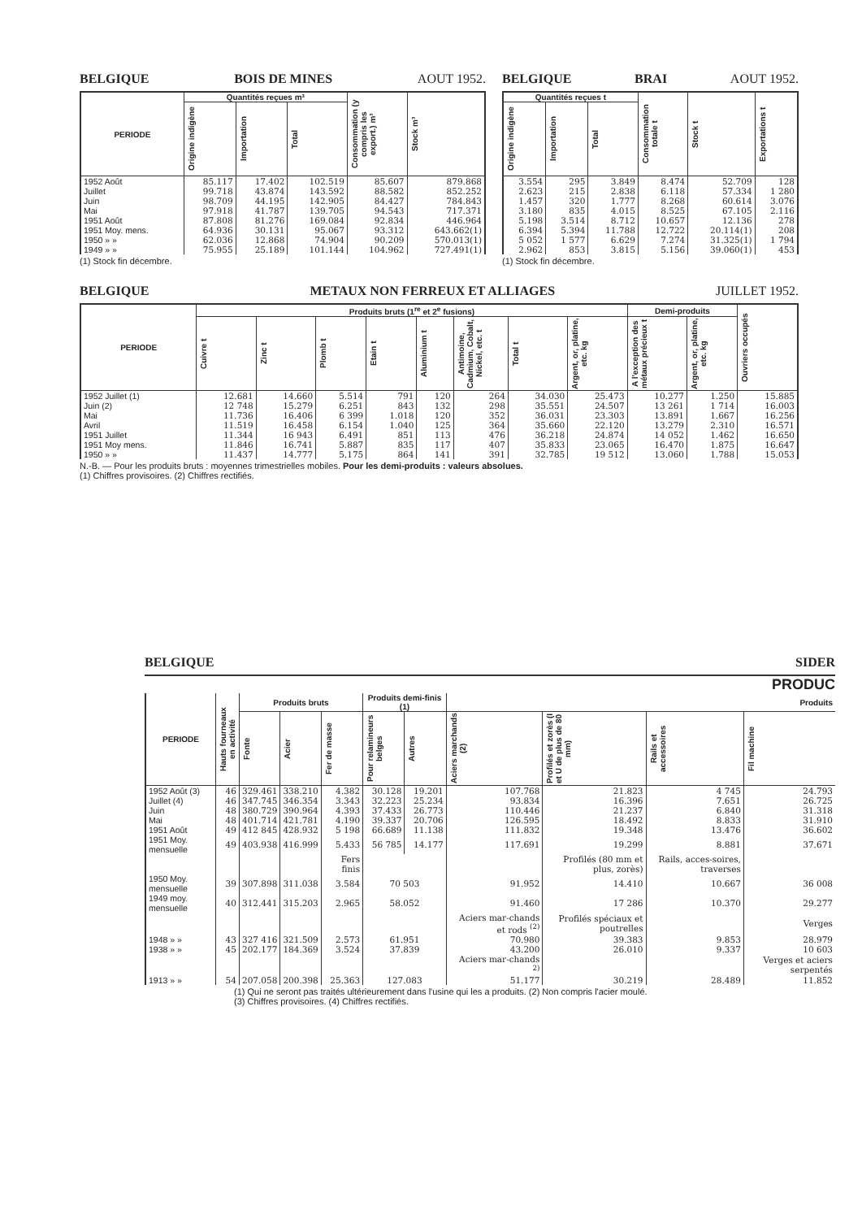BELGIQUE BOIS DE MINES AOUT 1952.
| PERIODE | Quantités reçues m³ | | | Consommation (y compris les export.) m³ | Stock m³ |
| --- | --- | --- | --- | --- | --- |
| | Origine indigène | Importation | Total | | |
| 1952 Août | 85.117 | 17.402 | 102.519 | 85.607 | 879.868 |
| Juillet | 99.718 | 43.874 | 143.592 | 88.582 | 852.252 |
| Juin | 98.709 | 44.195 | 142.905 | 84.427 | 784.843 |
| Mai | 97.918 | 41.787 | 139.705 | 94.543 | 717.371 |
| 1951 Août | 87.808 | 81.276 | 169.084 | 92.834 | 446.964 |
| 1951 Moy. mens. | 64.936 | 30.131 | 95.067 | 93.312 | 643.662(1) |
| 1950 » » | 62.036 | 12.868 | 74.904 | 90.209 | 570.013(1) |
| 1949 » » | 75.955 | 25.189 | 101.144 | 104.962 | 727.491(1) |
(1) Stock fin décembre.
BELGIQUE BRAI AOUT 1952.
| Quantités reçues t | | | Consommation totale t | Stock t | Exportations t |
| --- | --- | --- | --- | --- | --- |
| Origine indigène | Importation | Total | | | |
| 3.554 | 295 | 3.849 | 8.474 | 52.709 | 128 |
| 2.623 | 215 | 2.838 | 6.118 | 57.334 | 1 280 |
| 1.457 | 320 | 1.777 | 8.268 | 60.614 | 3.076 |
| 3.180 | 835 | 4.015 | 8.525 | 67.105 | 2.116 |
| 5.198 | 3.514 | 8.712 | 10.657 | 12.136 | 278 |
| 6.394 | 5.394 | 11.788 | 12.722 | 20.114(1) | 208 |
| 5 052 | 1 577 | 6.629 | 7.274 | 31.325(1) | 1 794 |
| 2.962 | 853 | 3.815 | 5.156 | 39.060(1) | 453 |
(1) Stock fin décembre.
BELGIQUE METAUX NON FERREUX ET ALLIAGES JUILLET 1952.
| PERIODE | Produits bruts (1<sup>re</sup> et 2<sup>e</sup> fusions) | | | | | | | | Demi-produits | | Ouvriers occupés |
| --- | --- | --- | --- | --- | --- | --- | --- | --- | --- | --- | --- |
| | Cuivre t | Zinc t | Plomb t | Etain t | Aluminium t | Antimoine, Cadmium, Cobalt, Nickel, etc. t | Total t | Argent, or, platine, etc. kg | A l'exception des métaux précieux t | Argent, or, platine, etc. kg | |
| 1952 Juillet (1) | 12.681 | 14.660 | 5.514 | 791 | 120 | 264 | 34.030 | 25.473 | 10.277 | 1.250 | 15.885 |
| Juin (2) | 12 748 | 15.279 | 6.251 | 843 | 132 | 298 | 35.551 | 24.507 | 13 261 | 1 714 | 16.003 |
| Mai | 11.736 | 16.406 | 6 399 | 1.018 | 120 | 352 | 36.031 | 23.303 | 13.891 | 1.667 | 16.256 |
| Avril | 11.519 | 16.458 | 6.154 | 1.040 | 125 | 364 | 35.660 | 22.120 | 13.279 | 2.310 | 16.571 |
| 1951 Juillet | 11.344 | 16 943 | 6.491 | 851 | 113 | 476 | 36.218 | 24.874 | 14 052 | 1.462 | 16.650 |
| 1951 Moy mens. | 11.846 | 16.741 | 5.887 | 835 | 117 | 407 | 35.833 | 23.065 | 16.470 | 1.875 | 16.647 |
| 1950 » » | 11.437 | 14.777 | 5.175 | 864 | 141 | 391 | 32.785 | 19 512 | 13.060 | 1.788 | 15.053 |
N.-B. — Pour les produits bruts : moyennes trimestrielles mobiles. Pour les demi-produits : valeurs absolues.
(1) Chiffres provisoires. (2) Chiffres rectifiés.
BELGIQUE SIDER
PRODUC
| PERIODE | Hauts fourneaux en activité | Produits bruts | | | Produits demi-finis (1) | | Produits | | | |
| --- | --- | --- | --- | --- | --- | --- | --- | --- | --- | --- |
| | | Fonte | Acier | Fer de masse | Pour relamineurs belges | Autres | Aciers marchands (2) | Profilés et zorès (I et U de plus de 80 mm) | Rails et accessoires | Fil machine |
| 1952 Août (3) | 46 | 329.461 | 338.210 | 4.382 | 30.128 | 19.201 | 107.768 | 21.823 | 4 745 | 24.793 |
| Juillet (4) | 46 | 347.745 | 346.354 | 3.343 | 32.223 | 25.234 | 93.834 | 16.396 | 7.651 | 26.725 |
| Juin | 48 | 380.729 | 390.964 | 4.393 | 37.433 | 26.773 | 110.446 | 21.237 | 6.840 | 31.318 |
| Mai | 48 | 401.714 | 421.781 | 4.190 | 39.337 | 20.706 | 126.595 | 18.492 | 8.833 | 31.910 |
| 1951 Août | 49 | 412 845 | 428.932 | 5 198 | 66.689 | 11.138 | 111.832 | 19.348 | 13.476 | 36.602 |
| 1951 Moy. mensuelle | 49 | 403.938 | 416.999 | 5.433 | 56 785 | 14.177 | 117.691 | 19.299 | 8.881 | 37.671 |
| | | | | Fers finis | | | | Profilés (80 mm et plus, zorès) | Rails, acces-soires, traverses | |
| 1950 Moy. mensuelle | 39 | 307.898 | 311.038 | 3.584 | 70 503 | | 91.952 | 14.410 | 10.667 | 36 008 |
| 1949 moy. mensuelle | 40 | 312.441 | 315.203 | 2.965 | 58.052 | | 91.460 | 17 286 | 10.370 | 29.277 |
| | | | | | | | Aciers mar-chands et rods <sup>(2)</sup> | Profilés spéciaux et poutrelles | | Verges |
| 1948 » » | 43 | 327 416 | 321.509 | 2.573 | 61.951 | | 70.980 | 39.383 | 9.853 | 28.979 |
| 1938 » » | 45 | 202.177 | 184.369 | 3.524 | 37.839 | | 43.200 | 26.010 | 9.337 | 10 603 |
| | | | | | | | Aciers mar-chands <sup>2)</sup> | | | Verges et aciers serpentés |
| 1913 » » | 54 | 207.058 | 200.398 | 25.363 | 127.083 | | 51.177 | 30.219 | 28.489 | 11.852 |
(1) Qui ne seront pas traités ultérieurement dans l'usine qui les a produits. (2) Non compris l'acier moulé.
(3) Chiffres provisoires. (4) Chiffres rectifiés.